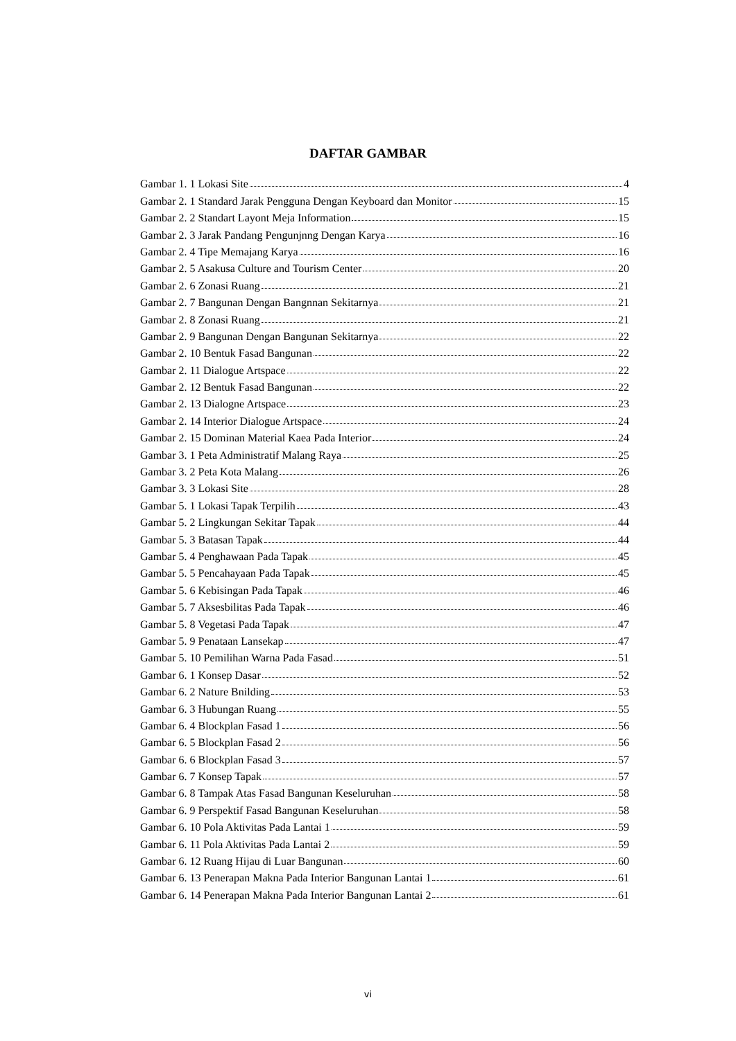DAFTAR GAMBAR
Gambar 1. 1 Lokasi Site 4
Gambar 2. 1 Standard Jarak Pengguna Dengan Keyboard dan Monitor 15
Gambar 2. 2 Standart Layont Meja Information 15
Gambar 2. 3 Jarak Pandang Pengunjnng Dengan Karya 16
Gambar 2. 4 Tipe Memajang Karya 16
Gambar 2. 5 Asakusa Culture and Tourism Center 20
Gambar 2. 6 Zonasi Ruang 21
Gambar 2. 7 Bangunan Dengan Bangnnan Sekitarnya 21
Gambar 2. 8 Zonasi Ruang 21
Gambar 2. 9 Bangunan Dengan Bangunan Sekitarnya 22
Gambar 2. 10 Bentuk Fasad Bangunan 22
Gambar 2. 11 Dialogue Artspace 22
Gambar 2. 12 Bentuk Fasad Bangunan 22
Gambar 2. 13 Dialogne Artspace 23
Gambar 2. 14 Interior Dialogue Artspace 24
Gambar 2. 15 Dominan Material Kaea Pada Interior 24
Gambar 3. 1 Peta Administratif Malang Raya 25
Gambar 3. 2 Peta Kota Malang 26
Gambar 3. 3 Lokasi Site 28
Gambar 5. 1 Lokasi Tapak Terpilih 43
Gambar 5. 2 Lingkungan Sekitar Tapak 44
Gambar 5. 3 Batasan Tapak 44
Gambar 5. 4 Penghawaan Pada Tapak 45
Gambar 5. 5 Pencahayaan Pada Tapak 45
Gambar 5. 6 Kebisingan Pada Tapak 46
Gambar 5. 7 Aksesbilitas Pada Tapak 46
Gambar 5. 8 Vegetasi Pada Tapak 47
Gambar 5. 9 Penataan Lansekap 47
Gambar 5. 10 Pemilihan Warna Pada Fasad 51
Gambar 6. 1 Konsep Dasar 52
Gambar 6. 2 Nature Bnilding 53
Gambar 6. 3 Hubungan Ruang 55
Gambar 6. 4 Blockplan Fasad 1 56
Gambar 6. 5 Blockplan Fasad 2 56
Gambar 6. 6 Blockplan Fasad 3 57
Gambar 6. 7 Konsep Tapak 57
Gambar 6. 8 Tampak Atas Fasad Bangunan Keseluruhan 58
Gambar 6. 9 Perspektif Fasad Bangunan Keseluruhan 58
Gambar 6. 10 Pola Aktivitas Pada Lantai 1 59
Gambar 6. 11 Pola Aktivitas Pada Lantai 2 59
Gambar 6. 12 Ruang Hijau di Luar Bangunan 60
Gambar 6. 13 Penerapan Makna Pada Interior Bangunan Lantai 1 61
Gambar 6. 14 Penerapan Makna Pada Interior Bangunan Lantai 2 61
vi